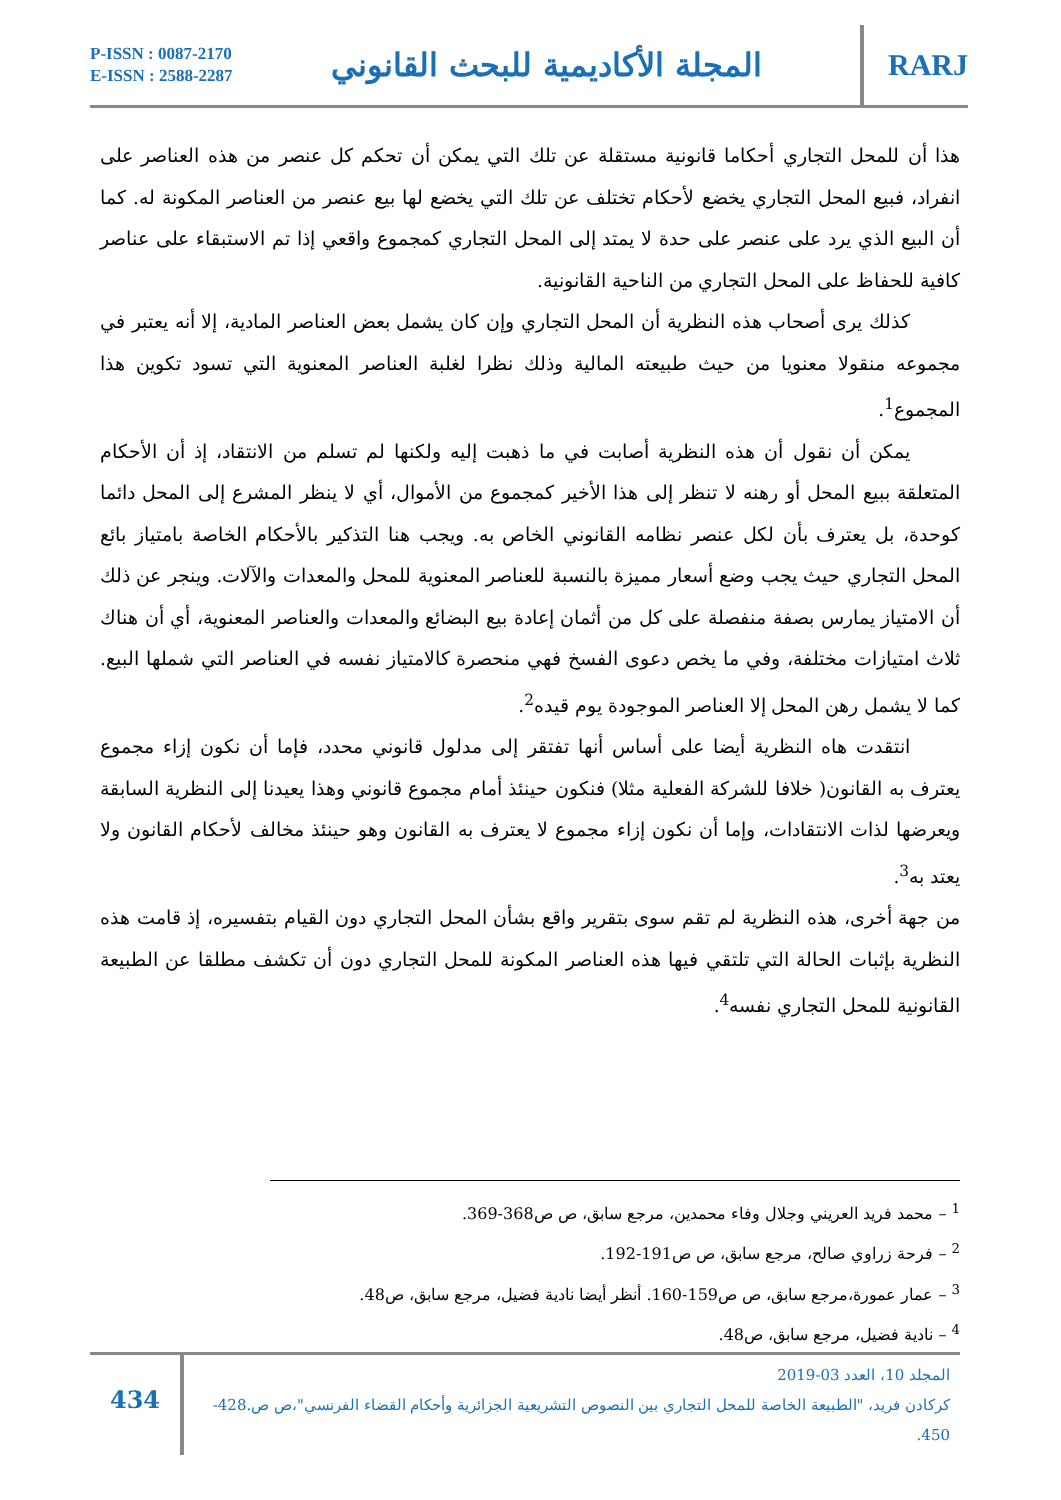P-ISSN : 0087-2170
E-ISSN : 2588-2287
المجلة الأكاديمية للبحث القانوني
RARJ
هذا أن للمحل التجاري أحكاما قانونية مستقلة عن تلك التي يمكن أن تحكم كل عنصر من هذه العناصر على انفراد، فبيع المحل التجاري يخضع لأحكام تختلف عن تلك التي يخضع لها بيع عنصر من العناصر المكونة له. كما أن البيع الذي يرد على عنصر على حدة لا يمتد إلى المحل التجاري كمجموع واقعي إذا تم الاستبقاء على عناصر كافية للحفاظ على المحل التجاري من الناحية القانونية.
كذلك يرى أصحاب هذه النظرية أن المحل التجاري وإن كان يشمل بعض العناصر المادية، إلا أنه يعتبر في مجموعه منقولا معنويا من حيث طبيعته المالية وذلك نظرا لغلبة العناصر المعنوية التي تسود تكوين هذا المجموع<sup>1</sup>.
يمكن أن نقول أن هذه النظرية أصابت في ما ذهبت إليه ولكنها لم تسلم من الانتقاد، إذ أن الأحكام المتعلقة ببيع المحل أو رهنه لا تنظر إلى هذا الأخير كمجموع من الأموال، أي لا ينظر المشرع إلى المحل دائما كوحدة، بل يعترف بأن لكل عنصر نظامه القانوني الخاص به. ويجب هنا التذكير بالأحكام الخاصة بامتياز بائع المحل التجاري حيث يجب وضع أسعار مميزة بالنسبة للعناصر المعنوية للمحل والمعدات والآلات. وينجر عن ذلك أن الامتياز يمارس بصفة منفصلة على كل من أثمان إعادة بيع البضائع والمعدات والعناصر المعنوية، أي أن هناك ثلاث امتيازات مختلفة، وفي ما يخص دعوى الفسخ فهي منحصرة كالامتياز نفسه في العناصر التي شملها البيع. كما لا يشمل رهن المحل إلا العناصر الموجودة يوم قيده<sup>2</sup>.
انتقدت هاه النظرية أيضا على أساس أنها تفتقر إلى مدلول قانوني محدد، فإما أن نكون إزاء مجموع يعترف به القانون( خلافا للشركة الفعلية مثلا) فنكون حينئذ أمام مجموع قانوني وهذا يعيدنا إلى النظرية السابقة ويعرضها لذات الانتقادات، وإما أن نكون إزاء مجموع لا يعترف به القانون وهو حينئذ مخالف لأحكام القانون ولا يعتد به<sup>3</sup>.
من جهة أخرى، هذه النظرية لم تقم سوى بتقرير واقع بشأن المحل التجاري دون القيام بتفسيره، إذ قامت هذه النظرية بإثبات الحالة التي تلتقي فيها هذه العناصر المكونة للمحل التجاري دون أن تكشف مطلقا عن الطبيعة القانونية للمحل التجاري نفسه<sup>4</sup>.
<sup>1</sup> – محمد فريد العريني وجلال وفاء محمدين، مرجع سابق، ص ص368-369.
<sup>2</sup> – فرحة زراوي صالح، مرجع سابق، ص ص191-192.
<sup>3</sup> – عمار عمورة،مرجع سابق، ص ص159-160. أنظر أيضا نادية فضيل، مرجع سابق، ص48.
<sup>4</sup> – نادية فضيل، مرجع سابق، ص48.
434
المجلد 10، العدد 03-2019
كركادن فريد، "الطبيعة الخاصة للمحل التجاري بين النصوص التشريعية الجزائرية وأحكام القضاء الفرنسي"،ص ص.428-450.